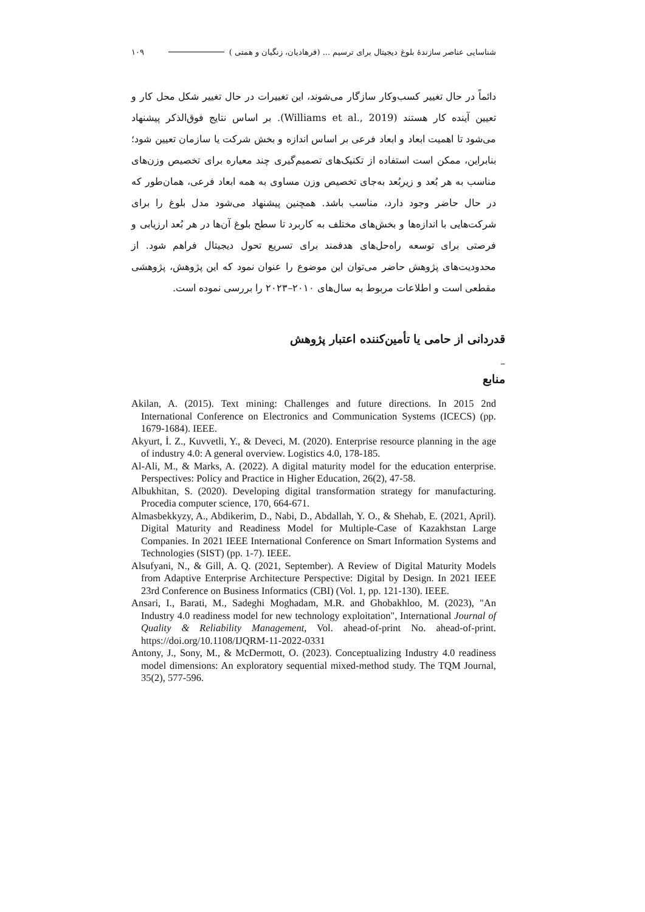شناسایی عناصر سازندۀ بلوغ دیجیتال برای ترسیم ... (فرهادیان، زنگیان و همتی ) ۱۰۹
دائماً در حال تغییر کسب‌وکار سازگار می‌شوند، این تغییرات در حال تغییر شکل محل کار و تعیین آینده کار هستند (Williams et al., 2019). بر اساس نتایج فوق‌الذکر پیشنهاد می‌شود تا اهمیت ابعاد و ابعاد فرعی بر اساس اندازه و بخش شرکت یا سازمان تعیین شود؛ بنابراین، ممکن است استفاده از تکنیک‌های تصمیم‌گیری چند معیاره برای تخصیص وزن‌های مناسب به هر بُعد و زیربُعد به‌جای تخصیص وزن مساوی به همه ابعاد فرعی، همان‌طور که در حال حاضر وجود دارد، مناسب باشد. همچنین پیشنهاد می‌شود مدل بلوغ را برای شرکت‌هایی با اندازه‌ها و بخش‌های مختلف به کاربرد تا سطح بلوغ آن‌ها در هر بُعد ارزیابی و فرصتی برای توسعه راه‌حل‌های هدفمند برای تسریع تحول دیجیتال فراهم شود. از محدودیت‌های پژوهش حاضر می‌توان این موضوع را عنوان نمود که این پژوهش، پژوهشی مقطعی است و اطلاعات مربوط به سال‌های ۲۰۱۰–۲۰۲۳ را بررسی نموده است.
قدردانی از حامی یا تأمین‌کننده اعتبار پژوهش
–
منابع
Akilan, A. (2015). Text mining: Challenges and future directions. In 2015 2nd International Conference on Electronics and Communication Systems (ICECS) (pp. 1679-1684). IEEE.
Akyurt, İ. Z., Kuvvetli, Y., & Deveci, M. (2020). Enterprise resource planning in the age of industry 4.0: A general overview. Logistics 4.0, 178-185.
Al-Ali, M., & Marks, A. (2022). A digital maturity model for the education enterprise. Perspectives: Policy and Practice in Higher Education, 26(2), 47-58.
Albukhitan, S. (2020). Developing digital transformation strategy for manufacturing. Procedia computer science, 170, 664-671.
Almasbekkyzy, A., Abdikerim, D., Nabi, D., Abdallah, Y. O., & Shehab, E. (2021, April). Digital Maturity and Readiness Model for Multiple-Case of Kazakhstan Large Companies. In 2021 IEEE International Conference on Smart Information Systems and Technologies (SIST) (pp. 1-7). IEEE.
Alsufyani, N., & Gill, A. Q. (2021, September). A Review of Digital Maturity Models from Adaptive Enterprise Architecture Perspective: Digital by Design. In 2021 IEEE 23rd Conference on Business Informatics (CBI) (Vol. 1, pp. 121-130). IEEE.
Ansari, I., Barati, M., Sadeghi Moghadam, M.R. and Ghobakhloo, M. (2023), "An Industry 4.0 readiness model for new technology exploitation", International Journal of Quality & Reliability Management, Vol. ahead-of-print No. ahead-of-print. https://doi.org/10.1108/IJQRM-11-2022-0331
Antony, J., Sony, M., & McDermott, O. (2023). Conceptualizing Industry 4.0 readiness model dimensions: An exploratory sequential mixed-method study. The TQM Journal, 35(2), 577-596.